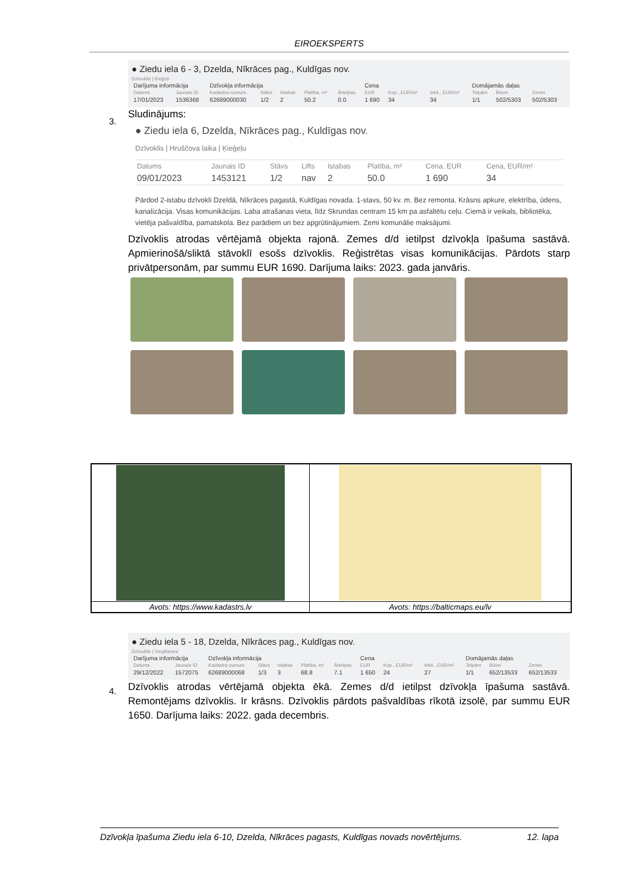EIROEKSPERTS
● Ziedu iela 6 - 3, Dzelda, Nīkrāces pag., Kuldīgas nov.
Dzīvoklis | Ķieģeļi
| Darījuma informācija | | Dzīvokļa informācija | | | | | Cena | | | Domājamās daļas | | |
| --- | --- | --- | --- | --- | --- | --- | --- | --- | --- | --- | --- | --- |
| Datums | Jaunais ID | Kadastra numurs | Stāvs | Istabas | Platība, m² | Ārtelpas | EUR | Kop., EUR/m² | Iekš., EUR/m² | Telpām | Būvei | Zemei |
| 17/01/2023 | 1536368 | 62689000030 | 1/2 | 2 | 50.2 | 0.0 | 1 690 | 34 | 34 | 1/1 | 502/5303 | 502/5303 |
Sludinājums:
● Ziedu iela 6, Dzelda, Nīkrāces pag., Kuldīgas nov.
Dzīvoklis | Hruščova laika | Ķieģeļu
| Datums | Jaunais ID | Stāvs | Lifts | Istabas | Platība, m² | Cena, EUR | Cena, EUR/m² |
| 09/01/2023 | 1453121 | 1/2 | nav | 2 | 50.0 | 1 690 | 34 |
Pārdod 2-istabu dzīvokli Dzeldā, Nīkrāces pagastā, Kuldīgas novada. 1-stavs, 50 kv. m. Bez remonta. Krāsns apkure, elektrība, ūdens, kanalizācija. Visas komunikācijas. Laba atrašanas vieta, līdz Skrundas centram 15 km pa asfaltētu ceļu. Ciemā ir veikals, bibliotēka, vietēja pašvaldība, pamatskola. Bez parādiem un bez apgrūtinājumiem. Zemi komunālie maksājumi.
Dzīvoklis atrodas vērtējamā objekta rajonā. Zemes d/d ietilpst dzīvokļa īpašuma sastāvā. Apmierinošā/sliktā stāvoklī esošs dzīvoklis. Reģistrētas visas komunikācijas. Pārdots starp privātpersonām, par summu EUR 1690. Darījuma laiks: 2023. gada janvāris.
3.
| Avots: https://www.kadastrs.lv | Avots: https://balticmaps.eu/lv |
● Ziedu iela 5 - 18, Dzelda, Nīkrāces pag., Kuldīgas nov.
Dzīvoklis | Vieglbetoni
| Darījuma informācija | | Dzīvokļa informācija | | | | | Cena | | | Domājamās daļas | | |
| --- | --- | --- | --- | --- | --- | --- | --- | --- | --- | --- | --- | --- |
| Datums | Jaunais ID | Kadastra numurs | Stāvs | Istabas | Platība, m² | Ārtelpas | EUR | Kop., EUR/m² | Iekš., EUR/m² | Telpām | Būvei | Zemei |
| 29/12/2022 | 1572075 | 62689000068 | 1/3 | 3 | 68.8 | 7.1 | 1 650 | 24 | 27 | 1/1 | 652/13533 | 652/13533 |
Dzīvoklis atrodas vērtējamā objekta ēkā. Zemes d/d ietilpst dzīvokļa īpašuma sastāvā. Remontējams dzīvoklis. Ir krāsns. Dzīvoklis pārdots pašvaldības rīkotā izsolē, par summu EUR 1650. Darījuma laiks: 2022. gada decembris.
4.
Dzīvokļa īpašuma Ziedu iela 6-10, Dzelda, Nīkrāces pagasts, Kuldīgas novads novērtējums. 12. lapa